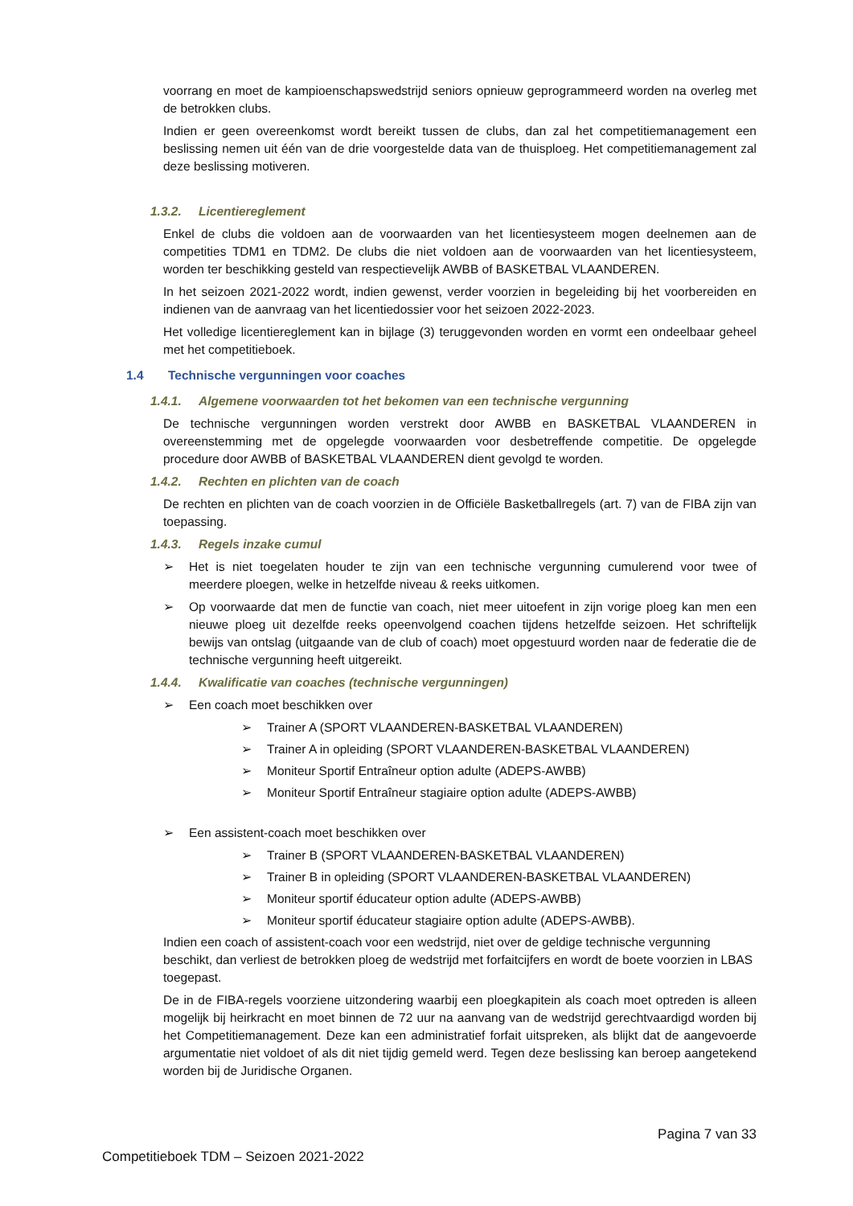voorrang en moet de kampioenschapswedstrijd seniors opnieuw geprogrammeerd worden na overleg met de betrokken clubs.
Indien er geen overeenkomst wordt bereikt tussen de clubs, dan zal het competitiemanagement een beslissing nemen uit één van de drie voorgestelde data van de thuisploeg. Het competitiemanagement zal deze beslissing motiveren.
1.3.2. Licentiereglement
Enkel de clubs die voldoen aan de voorwaarden van het licentiesysteem mogen deelnemen aan de competities TDM1 en TDM2. De clubs die niet voldoen aan de voorwaarden van het licentiesysteem, worden ter beschikking gesteld van respectievelijk AWBB of BASKETBAL VLAANDEREN.
In het seizoen 2021-2022 wordt, indien gewenst, verder voorzien in begeleiding bij het voorbereiden en indienen van de aanvraag van het licentiedossier voor het seizoen 2022-2023.
Het volledige licentiereglement kan in bijlage (3) teruggevonden worden en vormt een ondeelbaar geheel met het competitieboek.
1.4 Technische vergunningen voor coaches
1.4.1. Algemene voorwaarden tot het bekomen van een technische vergunning
De technische vergunningen worden verstrekt door AWBB en BASKETBAL VLAANDEREN in overeenstemming met de opgelegde voorwaarden voor desbetreffende competitie. De opgelegde procedure door AWBB of BASKETBAL VLAANDEREN dient gevolgd te worden.
1.4.2. Rechten en plichten van de coach
De rechten en plichten van de coach voorzien in de Officiële Basketballregels (art. 7) van de FIBA zijn van toepassing.
1.4.3. Regels inzake cumul
➢ Het is niet toegelaten houder te zijn van een technische vergunning cumulerend voor twee of meerdere ploegen, welke in hetzelfde niveau & reeks uitkomen.
➢ Op voorwaarde dat men de functie van coach, niet meer uitoefent in zijn vorige ploeg kan men een nieuwe ploeg uit dezelfde reeks opeenvolgend coachen tijdens hetzelfde seizoen. Het schriftelijk bewijs van ontslag (uitgaande van de club of coach) moet opgestuurd worden naar de federatie die de technische vergunning heeft uitgereikt.
1.4.4. Kwalificatie van coaches (technische vergunningen)
➢ Een coach moet beschikken over
➢ Trainer A (SPORT VLAANDEREN-BASKETBAL VLAANDEREN)
➢ Trainer A in opleiding (SPORT VLAANDEREN-BASKETBAL VLAANDEREN)
➢ Moniteur Sportif Entraîneur option adulte (ADEPS-AWBB)
➢ Moniteur Sportif Entraîneur stagiaire option adulte (ADEPS-AWBB)
➢ Een assistent-coach moet beschikken over
➢ Trainer B (SPORT VLAANDEREN-BASKETBAL VLAANDEREN)
➢ Trainer B in opleiding (SPORT VLAANDEREN-BASKETBAL VLAANDEREN)
➢ Moniteur sportif éducateur option adulte (ADEPS-AWBB)
➢ Moniteur sportif éducateur stagiaire option adulte (ADEPS-AWBB).
Indien een coach of assistent-coach voor een wedstrijd, niet over de geldige technische vergunning beschikt, dan verliest de betrokken ploeg de wedstrijd met forfaitcijfers en wordt de boete voorzien in LBAS toegepast.
De in de FIBA-regels voorziene uitzondering waarbij een ploegkapitein als coach moet optreden is alleen mogelijk bij heirkracht en moet binnen de 72 uur na aanvang van de wedstrijd gerechtvaardigd worden bij het Competitiemanagement. Deze kan een administratief forfait uitspreken, als blijkt dat de aangevoerde argumentatie niet voldoet of als dit niet tijdig gemeld werd. Tegen deze beslissing kan beroep aangetekend worden bij de Juridische Organen.
Pagina 7 van 33
Competitieboek TDM – Seizoen 2021-2022